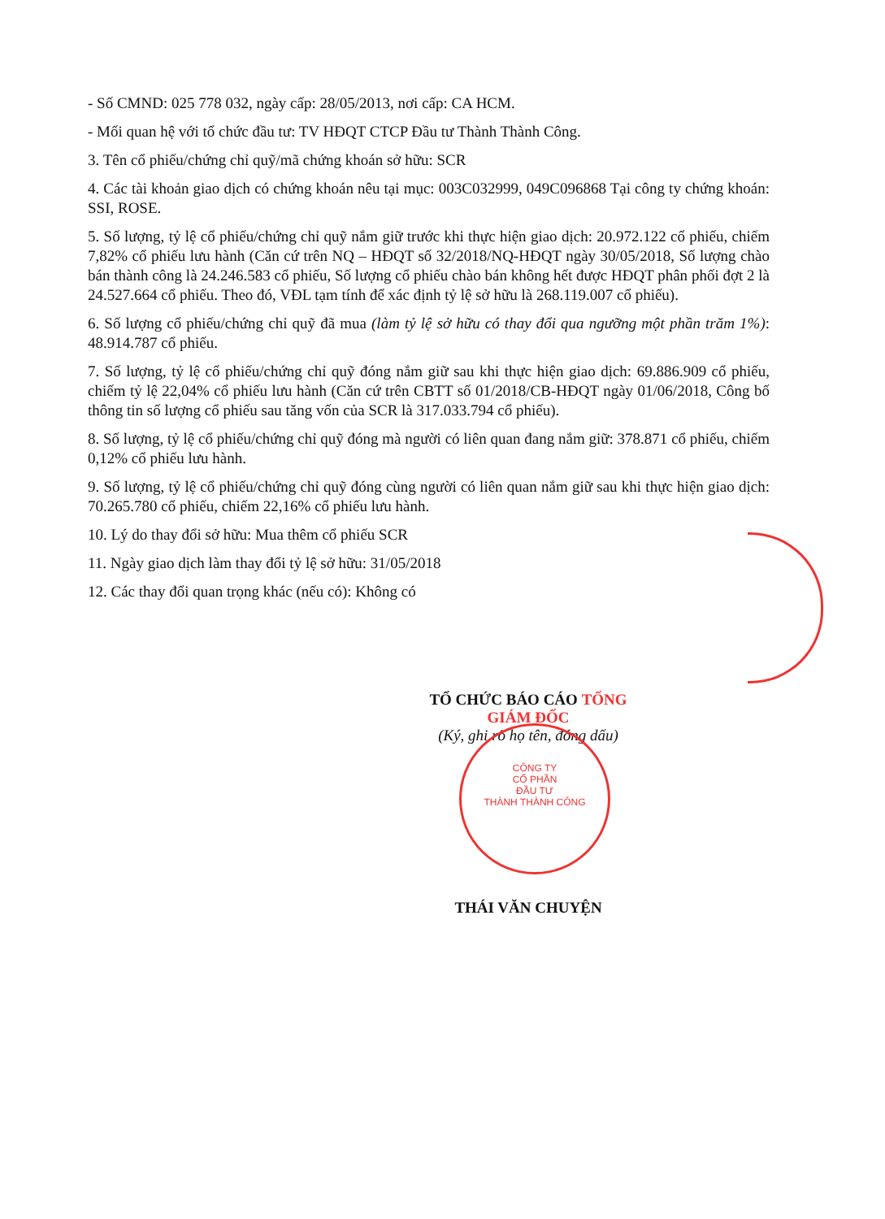CÔNG TY
CỔ PHẦN
ĐẦU TƯ
THÀNH THÀNH CÔNG
- Số CMND: 025 778 032, ngày cấp: 28/05/2013, nơi cấp: CA HCM.
- Mối quan hệ với tổ chức đầu tư: TV HĐQT CTCP Đầu tư Thành Thành Công.
3. Tên cổ phiếu/chứng chỉ quỹ/mã chứng khoán sở hữu: SCR
4. Các tài khoản giao dịch có chứng khoán nêu tại mục: 003C032999, 049C096868 Tại công ty chứng khoán: SSI, ROSE.
5. Số lượng, tỷ lệ cổ phiếu/chứng chỉ quỹ nắm giữ trước khi thực hiện giao dịch: 20.972.122 cổ phiếu, chiếm 7,82% cổ phiếu lưu hành (Căn cứ trên NQ – HĐQT số 32/2018/NQ-HĐQT ngày 30/05/2018, Số lượng chào bán thành công là 24.246.583 cổ phiếu, Số lượng cổ phiếu chào bán không hết được HĐQT phân phối đợt 2 là 24.527.664 cổ phiếu. Theo đó, VĐL tạm tính để xác định tỷ lệ sở hữu là 268.119.007 cổ phiếu).
6. Số lượng cổ phiếu/chứng chỉ quỹ đã mua (làm tỷ lệ sở hữu có thay đổi qua ngưỡng một phần trăm 1%): 48.914.787 cổ phiếu.
7. Số lượng, tỷ lệ cổ phiếu/chứng chỉ quỹ đóng nắm giữ sau khi thực hiện giao dịch: 69.886.909 cổ phiếu, chiếm tỷ lệ 22,04% cổ phiếu lưu hành (Căn cứ trên CBTT số 01/2018/CB-HĐQT ngày 01/06/2018, Công bố thông tin số lượng cổ phiếu sau tăng vốn của SCR là 317.033.794 cổ phiếu).
8. Số lượng, tỷ lệ cổ phiếu/chứng chỉ quỹ đóng mà người có liên quan đang nắm giữ: 378.871 cổ phiếu, chiếm 0,12% cổ phiếu lưu hành.
9. Số lượng, tỷ lệ cổ phiếu/chứng chỉ quỹ đóng cùng người có liên quan nắm giữ sau khi thực hiện giao dịch: 70.265.780 cổ phiếu, chiếm 22,16% cổ phiếu lưu hành.
10. Lý do thay đổi sở hữu: Mua thêm cổ phiếu SCR
11. Ngày giao dịch làm thay đổi tỷ lệ sở hữu: 31/05/2018
12. Các thay đổi quan trọng khác (nếu có): Không có
TỔ CHỨC BÁO CÁO TỔNG GIÁM ĐỐC
(Ký, ghi rõ họ tên, đóng dấu)
THÁI VĂN CHUYỆN